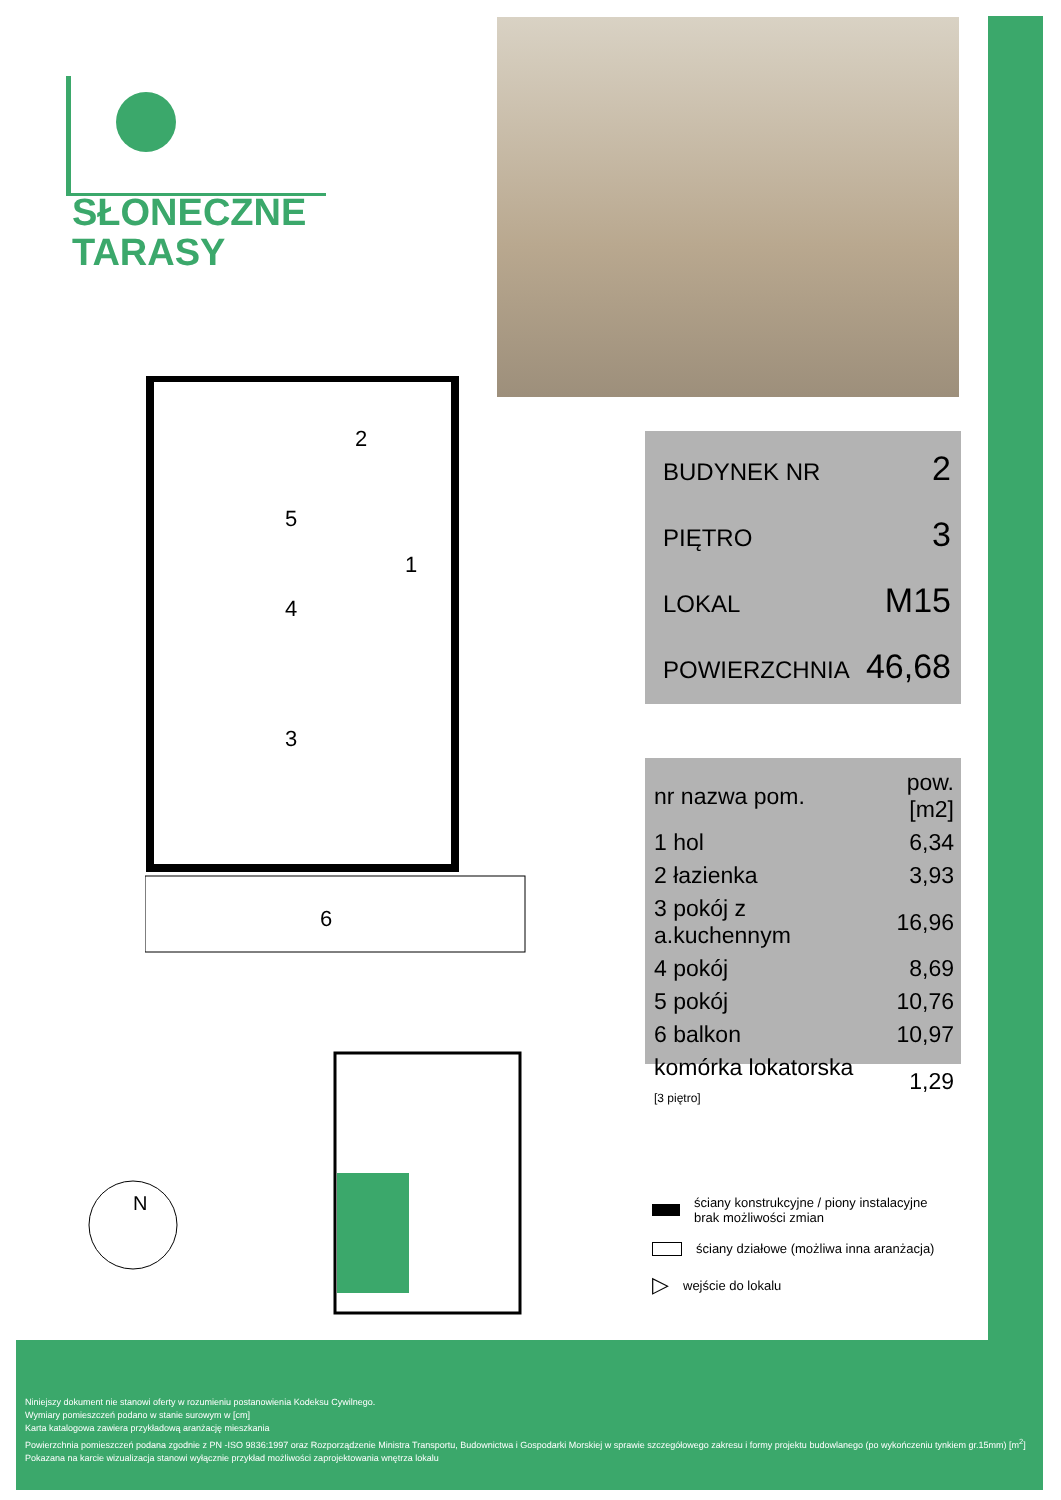SŁONECZNE
TARASY
5
1
4
3
6
2
BUDYNEK NR 2
PIĘTRO 3
LOKAL M15
POWIERZCHNIA 46,68
| nr nazwa pom. | pow.[m2] |
| --- | --- |
| 1 hol | 6,34 |
| 2 łazienka | 3,93 |
| 3 pokój z a.kuchennym | 16,96 |
| 4 pokój | 8,69 |
| 5 pokój | 10,76 |
| 6 balkon | 10,97 |
| komórka lokatorska [3 piętro] | 1,29 |
N
ściany konstrukcyjne / piony instalacyjne
brak możliwości zmian
ściany działowe (możliwa inna aranżacja)
▷ wejście do lokalu
Niniejszy dokument nie stanowi oferty w rozumieniu postanowienia Kodeksu Cywilnego.
Wymiary pomieszczeń podano w stanie surowym w [cm]
Karta katalogowa zawiera przykładową aranżację mieszkania
Powierzchnia pomieszczeń podana zgodnie z PN -ISO 9836:1997 oraz Rozporządzenie Ministra Transportu, Budownictwa i Gospodarki Morskiej w sprawie szczegółowego zakresu i formy projektu budowlanego (po wykończeniu tynkiem gr.15mm) [m<sup>2</sup>]
Pokazana na karcie wizualizacja stanowi wyłącznie przykład możliwości zaprojektowania wnętrza lokalu